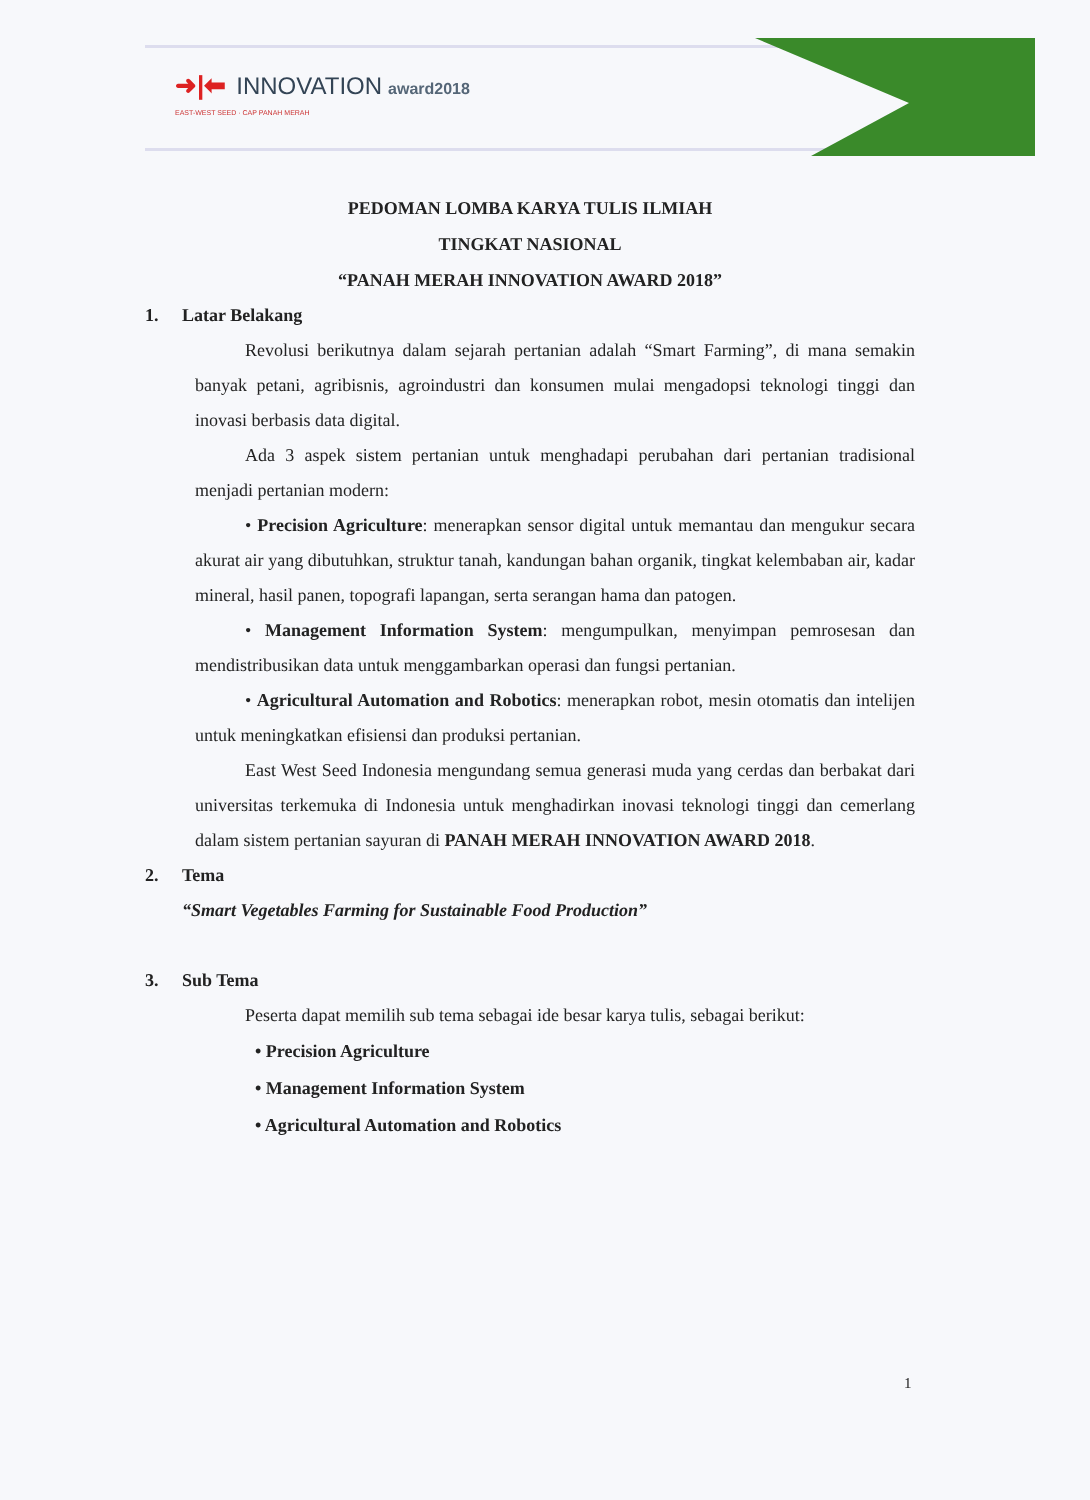➜|⬅ INNOVATION award2018
EAST-WEST SEED · CAP PANAH MERAH
PEDOMAN LOMBA KARYA TULIS ILMIAH
TINGKAT NASIONAL
“PANAH MERAH INNOVATION AWARD 2018”
1. Latar Belakang
Revolusi berikutnya dalam sejarah pertanian adalah “Smart Farming”, di mana semakin banyak petani, agribisnis, agroindustri dan konsumen mulai mengadopsi teknologi tinggi dan inovasi berbasis data digital.
Ada 3 aspek sistem pertanian untuk menghadapi perubahan dari pertanian tradisional menjadi pertanian modern:
• Precision Agriculture: menerapkan sensor digital untuk memantau dan mengukur secara akurat air yang dibutuhkan, struktur tanah, kandungan bahan organik, tingkat kelembaban air, kadar mineral, hasil panen, topografi lapangan, serta serangan hama dan patogen.
• Management Information System: mengumpulkan, menyimpan pemrosesan dan mendistribusikan data untuk menggambarkan operasi dan fungsi pertanian.
• Agricultural Automation and Robotics: menerapkan robot, mesin otomatis dan intelijen untuk meningkatkan efisiensi dan produksi pertanian.
East West Seed Indonesia mengundang semua generasi muda yang cerdas dan berbakat dari universitas terkemuka di Indonesia untuk menghadirkan inovasi teknologi tinggi dan cemerlang dalam sistem pertanian sayuran di PANAH MERAH INNOVATION AWARD 2018.
2. Tema
“Smart Vegetables Farming for Sustainable Food Production”
3. Sub Tema
Peserta dapat memilih sub tema sebagai ide besar karya tulis, sebagai berikut:
• Precision Agriculture
• Management Information System
• Agricultural Automation and Robotics
1